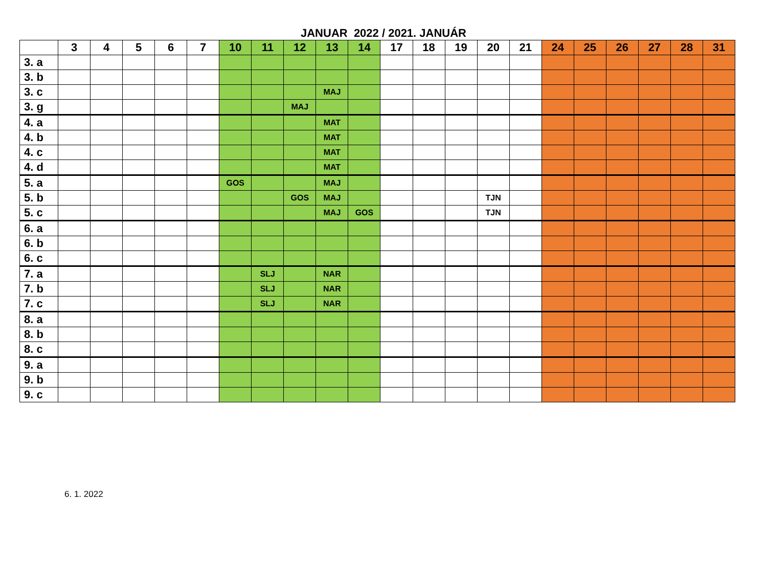JANUAR 2022 / 2021. JANUÁR
| | 3 | 4 | 5 | 6 | 7 | 10 | 11 | 12 | 13 | 14 | 17 | 18 | 19 | 20 | 21 | 24 | 25 | 26 | 27 | 28 | 31 |
| --- | --- | --- | --- | --- | --- | --- | --- | --- | --- | --- | --- | --- | --- | --- | --- | --- | --- | --- | --- | --- | --- |
| 3. a | | | | | | | | | | | | | | | | | | | | | |
| 3. b | | | | | | | | | | | | | | | | | | | | | |
| 3. c | | | | | | | | | MAJ | | | | | | | | | | | | |
| 3. g | | | | | | | | MAJ | | | | | | | | | | | | | |
| 4. a | | | | | | | | | MAT | | | | | | | | | | | | |
| 4. b | | | | | | | | | MAT | | | | | | | | | | | | |
| 4. c | | | | | | | | | MAT | | | | | | | | | | | | |
| 4. d | | | | | | | | | MAT | | | | | | | | | | | | |
| 5. a | | | | | | GOS | | | MAJ | | | | | | | | | | | | |
| 5. b | | | | | | | | GOS | MAJ | | | | | TJN | | | | | | | |
| 5. c | | | | | | | | | MAJ | GOS | | | | TJN | | | | | | | |
| 6. a | | | | | | | | | | | | | | | | | | | | | |
| 6. b | | | | | | | | | | | | | | | | | | | | | |
| 6. c | | | | | | | | | | | | | | | | | | | | | |
| 7. a | | | | | | | SLJ | | NAR | | | | | | | | | | | | |
| 7. b | | | | | | | SLJ | | NAR | | | | | | | | | | | | |
| 7. c | | | | | | | SLJ | | NAR | | | | | | | | | | | | |
| 8. a | | | | | | | | | | | | | | | | | | | | | |
| 8. b | | | | | | | | | | | | | | | | | | | | | |
| 8. c | | | | | | | | | | | | | | | | | | | | | |
| 9. a | | | | | | | | | | | | | | | | | | | | | |
| 9. b | | | | | | | | | | | | | | | | | | | | | |
| 9. c | | | | | | | | | | | | | | | | | | | | | |
6. 1. 2022